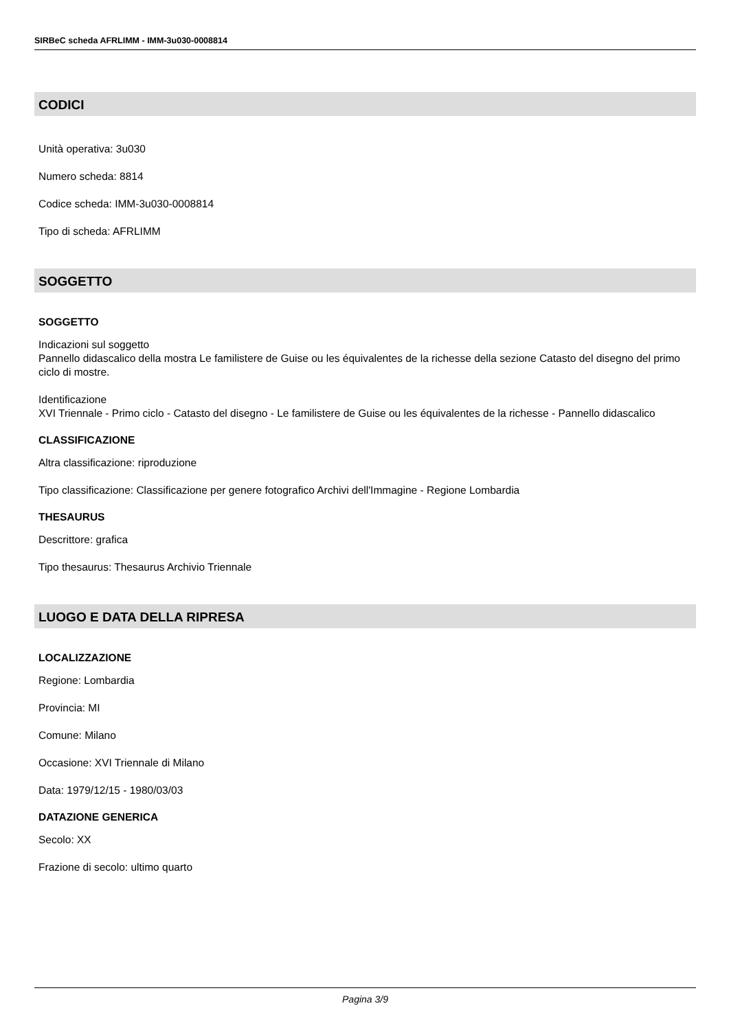SIRBeC scheda AFRLIMM - IMM-3u030-0008814
CODICI
Unità operativa: 3u030
Numero scheda: 8814
Codice scheda: IMM-3u030-0008814
Tipo di scheda: AFRLIMM
SOGGETTO
SOGGETTO
Indicazioni sul soggetto
Pannello didascalico della mostra Le familistere de Guise ou les équivalentes de la richesse della sezione Catasto del disegno del primo ciclo di mostre.
Identificazione
XVI Triennale - Primo ciclo - Catasto del disegno - Le familistere de Guise ou les équivalentes de la richesse - Pannello didascalico
CLASSIFICAZIONE
Altra classificazione: riproduzione
Tipo classificazione: Classificazione per genere fotografico Archivi dell'Immagine - Regione Lombardia
THESAURUS
Descrittore: grafica
Tipo thesaurus: Thesaurus Archivio Triennale
LUOGO E DATA DELLA RIPRESA
LOCALIZZAZIONE
Regione: Lombardia
Provincia: MI
Comune: Milano
Occasione: XVI Triennale di Milano
Data: 1979/12/15 - 1980/03/03
DATAZIONE GENERICA
Secolo: XX
Frazione di secolo: ultimo quarto
Pagina 3/9